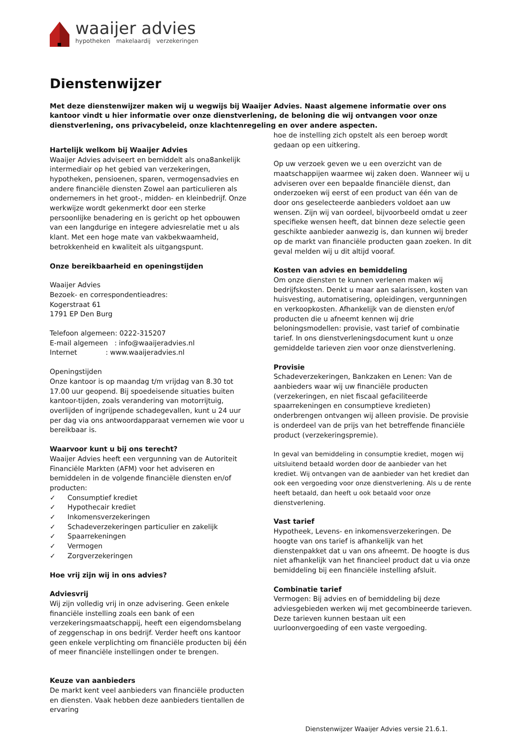waaijer advies
hypotheken makelaardij verzekeringen
Dienstenwijzer
Met deze dienstenwijzer maken wij u wegwijs bij Waaijer Advies. Naast algemene informatie over ons kantoor vindt u hier informatie over onze dienstverlening, de beloning die wij ontvangen voor onze dienstverlening, ons privacybeleid, onze klachtenregeling en over andere aspecten.
Hartelijk welkom bij Waaijer Advies
Waaijer Advies adviseert en bemiddelt als ona8ankelijk intermediair op het gebied van verzekeringen, hypotheken, pensioenen, sparen, vermogensadvies en andere financiële diensten Zowel aan particulieren als ondernemers in het groot-, midden- en kleinbedrijf. Onze werkwijze wordt gekenmerkt door een sterke persoonlijke benadering en is gericht op het opbouwen van een langdurige en integere adviesrelatie met u als klant. Met een hoge mate van vakbekwaamheid, betrokkenheid en kwaliteit als uitgangspunt.
Onze bereikbaarheid en openingstijden
Waaijer Advies
Bezoek- en correspondentieadres:
Kogerstraat 61
1791 EP Den Burg
Telefoon algemeen: 0222-315207
E-mail algemeen : info@waaijeradvies.nl
Internet : www.waaijeradvies.nl
Openingstijden
Onze kantoor is op maandag t/m vrijdag van 8.30 tot 17.00 uur geopend. Bij spoedeisende situaties buiten kantoor-tijden, zoals verandering van motorrijtuig, overlijden of ingrijpende schadegevallen, kunt u 24 uur per dag via ons antwoordapparaat vernemen wie voor u bereikbaar is.
Waarvoor kunt u bij ons terecht?
Waaijer Advies heeft een vergunning van de Autoriteit Financiële Markten (AFM) voor het adviseren en bemiddelen in de volgende financiële diensten en/of producten:
✓ Consumptief krediet
✓ Hypothecair krediet
✓ Inkomensverzekeringen
✓ Schadeverzekeringen particulier en zakelijk
✓ Spaarrekeningen
✓ Vermogen
✓ Zorgverzekeringen
Hoe vrij zijn wij in ons advies?
Adviesvrij
Wij zijn volledig vrij in onze advisering. Geen enkele financiële instelling zoals een bank of een verzekeringsmaatschappij, heeft een eigendomsbelang of zeggenschap in ons bedrijf. Verder heeft ons kantoor geen enkele verplichting om financiële producten bij één of meer financiële instellingen onder te brengen.
Keuze van aanbieders
De markt kent veel aanbieders van financiële producten en diensten. Vaak hebben deze aanbieders tientallen de ervaring
hoe de instelling zich opstelt als een beroep wordt gedaan op een uitkering.
Op uw verzoek geven we u een overzicht van de maatschappijen waarmee wij zaken doen. Wanneer wij u adviseren over een bepaalde financiële dienst, dan onderzoeken wij eerst of een product van één van de door ons geselecteerde aanbieders voldoet aan uw wensen. Zijn wij van oordeel, bijvoorbeeld omdat u zeer specifieke wensen heeft, dat binnen deze selectie geen geschikte aanbieder aanwezig is, dan kunnen wij breder op de markt van financiële producten gaan zoeken. In dit geval melden wij u dit altijd vooraf.
Kosten van advies en bemiddeling
Om onze diensten te kunnen verlenen maken wij bedrijfskosten. Denkt u maar aan salarissen, kosten van huisvesting, automatisering, opleidingen, vergunningen en verkoopkosten. Afhankelijk van de diensten en/of producten die u afneemt kennen wij drie beloningsmodellen: provisie, vast tarief of combinatie tarief. In ons dienstverleningsdocument kunt u onze gemiddelde tarieven zien voor onze dienstverlening.
Provisie
Schadeverzekeringen, Bankzaken en Lenen: Van de aanbieders waar wij uw financiële producten (verzekeringen, en niet fiscaal gefaciliteerde spaarrekeningen en consumptieve kredieten) onderbrengen ontvangen wij alleen provisie. De provisie is onderdeel van de prijs van het betreffende financiële product (verzekeringspremie).
In geval van bemiddeling in consumptie krediet, mogen wij uitsluitend betaald worden door de aanbieder van het krediet. Wij ontvangen van de aanbieder van het krediet dan ook een vergoeding voor onze dienstverlening. Als u de rente heeft betaald, dan heeft u ook betaald voor onze dienstverlening.
Vast tarief
Hypotheek, Levens- en inkomensverzekeringen. De hoogte van ons tarief is afhankelijk van het dienstenpakket dat u van ons afneemt. De hoogte is dus niet afhankelijk van het financieel product dat u via onze bemiddeling bij een financiële instelling afsluit.
Combinatie tarief
Vermogen: Bij advies en of bemiddeling bij deze adviesgebieden werken wij met gecombineerde tarieven. Deze tarieven kunnen bestaan uit een uurloonvergoeding of een vaste vergoeding.
Dienstenwijzer Waaijer Advies versie 21.6.1.